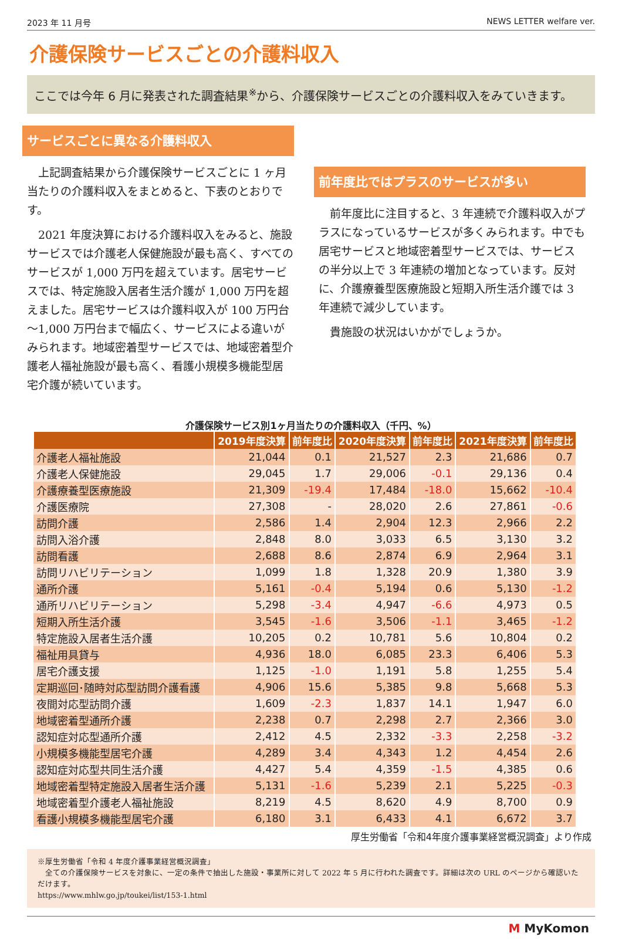2023 年 11 月号 NEWS LETTER welfare ver.
介護保険サービスごとの介護料収入
ここでは今年 6 月に発表された調査結果<sup>※</sup>から、介護保険サービスごとの介護料収入をみていきます。
サービスごとに異なる介護料収入
上記調査結果から介護保険サービスごとに 1 ヶ月当たりの介護料収入をまとめると、下表のとおりです。
2021 年度決算における介護料収入をみると、施設サービスでは介護老人保健施設が最も高く、すべてのサービスが 1,000 万円を超えています。居宅サービスでは、特定施設入居者生活介護が 1,000 万円を超えました。居宅サービスは介護料収入が 100 万円台～1,000 万円台まで幅広く、サービスによる違いがみられます。地域密着型サービスでは、地域密着型介護老人福祉施設が最も高く、看護小規模多機能型居宅介護が続いています。
前年度比ではプラスのサービスが多い
前年度比に注目すると、3 年連続で介護料収入がプラスになっているサービスが多くみられます。中でも居宅サービスと地域密着型サービスでは、サービスの半分以上で 3 年連続の増加となっています。反対に、介護療養型医療施設と短期入所生活介護では 3 年連続で減少しています。
貴施設の状況はいかがでしょうか。
介護保険サービス別1ヶ月当たりの介護料収入（千円、%）
| | 2019年度決算 | 前年度比 | 2020年度決算 | 前年度比 | 2021年度決算 | 前年度比 |
| --- | --- | --- | --- | --- | --- | --- |
| 介護老人福祉施設 | 21,044 | 0.1 | 21,527 | 2.3 | 21,686 | 0.7 |
| 介護老人保健施設 | 29,045 | 1.7 | 29,006 | -0.1 | 29,136 | 0.4 |
| 介護療養型医療施設 | 21,309 | -19.4 | 17,484 | -18.0 | 15,662 | -10.4 |
| 介護医療院 | 27,308 | - | 28,020 | 2.6 | 27,861 | -0.6 |
| 訪問介護 | 2,586 | 1.4 | 2,904 | 12.3 | 2,966 | 2.2 |
| 訪問入浴介護 | 2,848 | 8.0 | 3,033 | 6.5 | 3,130 | 3.2 |
| 訪問看護 | 2,688 | 8.6 | 2,874 | 6.9 | 2,964 | 3.1 |
| 訪問リハビリテーション | 1,099 | 1.8 | 1,328 | 20.9 | 1,380 | 3.9 |
| 通所介護 | 5,161 | -0.4 | 5,194 | 0.6 | 5,130 | -1.2 |
| 通所リハビリテーション | 5,298 | -3.4 | 4,947 | -6.6 | 4,973 | 0.5 |
| 短期入所生活介護 | 3,545 | -1.6 | 3,506 | -1.1 | 3,465 | -1.2 |
| 特定施設入居者生活介護 | 10,205 | 0.2 | 10,781 | 5.6 | 10,804 | 0.2 |
| 福祉用具貸与 | 4,936 | 18.0 | 6,085 | 23.3 | 6,406 | 5.3 |
| 居宅介護支援 | 1,125 | -1.0 | 1,191 | 5.8 | 1,255 | 5.4 |
| 定期巡回･随時対応型訪問介護看護 | 4,906 | 15.6 | 5,385 | 9.8 | 5,668 | 5.3 |
| 夜間対応型訪問介護 | 1,609 | -2.3 | 1,837 | 14.1 | 1,947 | 6.0 |
| 地域密着型通所介護 | 2,238 | 0.7 | 2,298 | 2.7 | 2,366 | 3.0 |
| 認知症対応型通所介護 | 2,412 | 4.5 | 2,332 | -3.3 | 2,258 | -3.2 |
| 小規模多機能型居宅介護 | 4,289 | 3.4 | 4,343 | 1.2 | 4,454 | 2.6 |
| 認知症対応型共同生活介護 | 4,427 | 5.4 | 4,359 | -1.5 | 4,385 | 0.6 |
| 地域密着型特定施設入居者生活介護 | 5,131 | -1.6 | 5,239 | 2.1 | 5,225 | -0.3 |
| 地域密着型介護老人福祉施設 | 8,219 | 4.5 | 8,620 | 4.9 | 8,700 | 0.9 |
| 看護小規模多機能型居宅介護 | 6,180 | 3.1 | 6,433 | 4.1 | 6,672 | 3.7 |
厚生労働省「令和4年度介護事業経営概況調査」より作成
※厚生労働省「令和 4 年度介護事業経営概況調査」
　全ての介護保険サービスを対象に、一定の条件で抽出した施設・事業所に対して 2022 年 5 月に行われた調査です。詳細は次の URL のページから確認いただけます。
https://www.mhlw.go.jp/toukei/list/153-1.html
M MyKomon